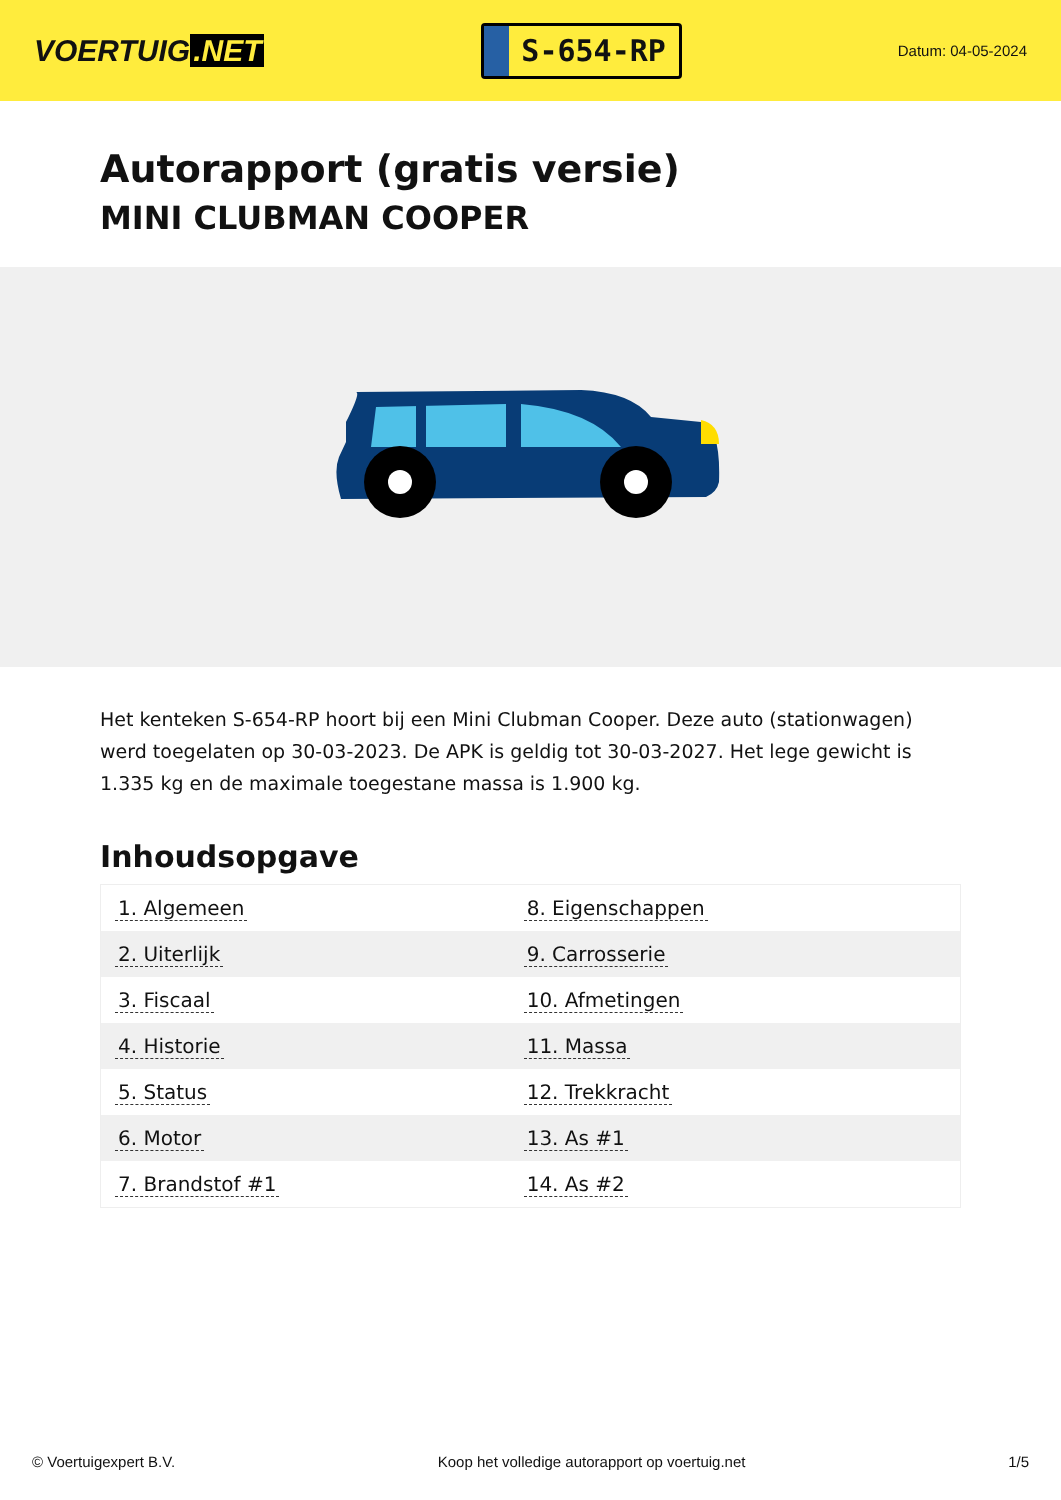VOERTUIG.NET
S-654-RP
Datum: 04-05-2024
Autorapport (gratis versie)
MINI CLUBMAN COOPER
Het kenteken S-654-RP hoort bij een Mini Clubman Cooper. Deze auto (stationwagen) werd toegelaten op 30-03-2023. De APK is geldig tot 30-03-2027. Het lege gewicht is 1.335 kg en de maximale toegestane massa is 1.900 kg.
Inhoudsopgave
| 1. Algemeen | 8. Eigenschappen |
| 2. Uiterlijk | 9. Carrosserie |
| 3. Fiscaal | 10. Afmetingen |
| 4. Historie | 11. Massa |
| 5. Status | 12. Trekkracht |
| 6. Motor | 13. As #1 |
| 7. Brandstof #1 | 14. As #2 |
© Voertuigexpert B.V. Koop het volledige autorapport op voertuig.net 1/5